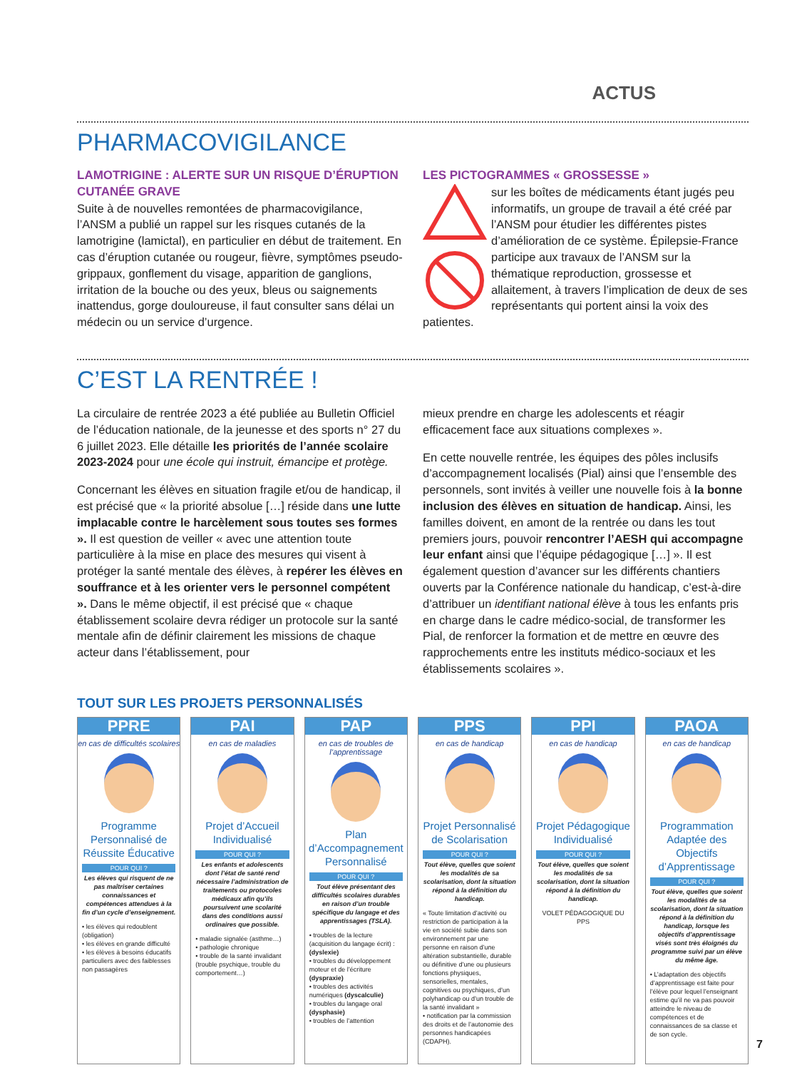ACTUS
PHARMACOVIGILANCE
LAMOTRIGINE : ALERTE SUR UN RISQUE D’ÉRUPTION CUTANÉE GRAVE
Suite à de nouvelles remontées de pharmacovigilance, l’ANSM a publié un rappel sur les risques cutanés de la lamotrigine (lamictal), en particulier en début de traitement. En cas d’éruption cutanée ou rougeur, fièvre, symptômes pseudo-grippaux, gonflement du visage, apparition de ganglions, irritation de la bouche ou des yeux, bleus ou saignements inattendus, gorge douloureuse, il faut consulter sans délai un médecin ou un service d’urgence.
LES PICTOGRAMMES « GROSSESSE »
sur les boîtes de médicaments étant jugés peu informatifs, un groupe de travail a été créé par l’ANSM pour étudier les différentes pistes d’amélioration de ce système. Épilepsie-France participe aux travaux de l’ANSM sur la thématique reproduction, grossesse et allaitement, à travers l’implication de deux de ses représentants qui portent ainsi la voix des patientes.
C’EST LA RENTRÉE !
La circulaire de rentrée 2023 a été publiée au Bulletin Officiel de l’éducation nationale, de la jeunesse et des sports n° 27 du 6 juillet 2023. Elle détaille les priorités de l’année scolaire 2023-2024 pour une école qui instruit, émancipe et protège.
Concernant les élèves en situation fragile et/ou de handicap, il est précisé que « la priorité absolue […] réside dans une lutte implacable contre le harcèlement sous toutes ses formes ». Il est question de veiller « avec une attention toute particulière à la mise en place des mesures qui visent à protéger la santé mentale des élèves, à repérer les élèves en souffrance et à les orienter vers le personnel compétent ». Dans le même objectif, il est précisé que « chaque établissement scolaire devra rédiger un protocole sur la santé mentale afin de définir clairement les missions de chaque acteur dans l’établissement, pour
mieux prendre en charge les adolescents et réagir efficacement face aux situations complexes ».
En cette nouvelle rentrée, les équipes des pôles inclusifs d’accompagnement localisés (Pial) ainsi que l’ensemble des personnels, sont invités à veiller une nouvelle fois à la bonne inclusion des élèves en situation de handicap. Ainsi, les familles doivent, en amont de la rentrée ou dans les tout premiers jours, pouvoir rencontrer l’AESH qui accompagne leur enfant ainsi que l’équipe pédagogique […] ». Il est également question d’avancer sur les différents chantiers ouverts par la Conférence nationale du handicap, c’est-à-dire d’attribuer un identifiant national élève à tous les enfants pris en charge dans le cadre médico-social, de transformer les Pial, de renforcer la formation et de mettre en œuvre des rapprochements entre les instituts médico-sociaux et les établissements scolaires ».
TOUT SUR LES PROJETS PERSONNALISÉS
PPRE
en cas de difficultés scolaires
Programme Personnalisé de Réussite Éducative
POUR QUI ?
Les élèves qui risquent de ne pas maîtriser certaines connaissances et compétences attendues à la fin d’un cycle d’enseignement.
• les élèves qui redoublent (obligation)
• les élèves en grande difficulté
• les élèves à besoins éducatifs particuliers avec des faiblesses non passagères
PAI
en cas de maladies
Projet d’Accueil Individualisé
POUR QUI ?
Les enfants et adolescents dont l’état de santé rend nécessaire l’administration de traitements ou protocoles médicaux afin qu’ils poursuivent une scolarité dans des conditions aussi ordinaires que possible.
• maladie signalée (asthme…)
• pathologie chronique
• trouble de la santé invalidant (trouble psychique, trouble du comportement…)
PAP
en cas de troubles de l’apprentissage
Plan d’Accompagnement Personnalisé
POUR QUI ?
Tout élève présentant des difficultés scolaires durables en raison d’un trouble spécifique du langage et des apprentissages (TSLA).
• troubles de la lecture (acquisition du langage écrit) : (dyslexie)
• troubles du développement moteur et de l’écriture (dyspraxie)
• troubles des activités numériques (dyscalculie)
• troubles du langage oral (dysphasie)
• troubles de l’attention
PPS
en cas de handicap
Projet Personnalisé de Scolarisation
POUR QUI ?
Tout élève, quelles que soient les modalités de sa scolarisation, dont la situation répond à la définition du handicap.
« Toute limitation d’activité ou restriction de participation à la vie en société subie dans son environnement par une personne en raison d’une altération substantielle, durable ou définitive d’une ou plusieurs fonctions physiques, sensorielles, mentales, cognitives ou psychiques, d’un polyhandicap ou d’un trouble de la santé invalidant »
• notification par la commission des droits et de l’autonomie des personnes handicapées (CDAPH).
PPI
en cas de handicap
Projet Pédagogique Individualisé
POUR QUI ?
Tout élève, quelles que soient les modalités de sa scolarisation, dont la situation répond à la définition du handicap.
VOLET PÉDAGOGIQUE DU PPS
PAOA
en cas de handicap
Programmation Adaptée des Objectifs d’Apprentissage
POUR QUI ?
Tout élève, quelles que soient les modalités de sa scolarisation, dont la situation répond à la définition du handicap, lorsque les objectifs d’apprentissage visés sont très éloignés du programme suivi par un élève du même âge.
• L’adaptation des objectifs d’apprentissage est faite pour l’élève pour lequel l’enseignant estime qu’il ne va pas pouvoir atteindre le niveau de compétences et de connaissances de sa classe et de son cycle.
7